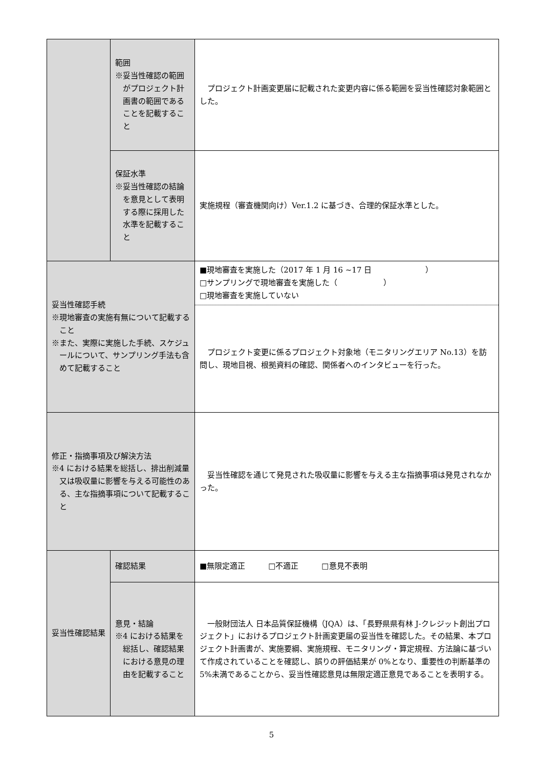| | 範囲 ※妥当性確認の範囲がプロジェクト計画書の範囲であることを記載すること | プロジェクト計画変更届に記載された変更内容に係る範囲を妥当性確認対象範囲とした。 |
| | 保証水準 ※妥当性確認の結論を意見として表明する際に採用した水準を記載すること | 実施規程（審査機関向け）Ver.1.2 に基づき、合理的保証水準とした。 |
| 妥当性確認手続 ※現地審査の実施有無について記載すること ※また、実際に実施した手続、スケジュールについて、サンプリング手法も含めて記載すること | | ■現地審査を実施した（2017 年 1 月 16 ~17 日 ） □サンプリングで現地審査を実施した（ ） □現地審査を実施していない |
| | | プロジェクト変更に係るプロジェクト対象地（モニタリングエリア No.13）を訪問し、現地目視、根拠資料の確認、関係者へのインタビューを行った。 |
| 修正・指摘事項及び解決方法 ※4 における結果を総括し、排出削減量又は吸収量に影響を与える可能性のある、主な指摘事項について記載すること | | 妥当性確認を通じて発見された吸収量に影響を与える主な指摘事項は発見されなかった。 |
| 妥当性確認結果 | 確認結果 | ■無限定適正 □不適正 □意見不表明 |
| | 意見・結論 ※4 における結果を総括し、確認結果における意見の理由を記載すること | 一般財団法人 日本品質保証機構（JQA）は、「長野県県有林 J-クレジット創出プロジェクト」におけるプロジェクト計画変更届の妥当性を確認した。その結果、本プロジェクト計画書が、実施要綱、実施規程、モニタリング・算定規程、方法論に基づいて作成されていることを確認し、誤りの評価結果が 0%となり、重要性の判断基準の 5%未満であることから、妥当性確認意見は無限定適正意見であることを表明する。 |
5